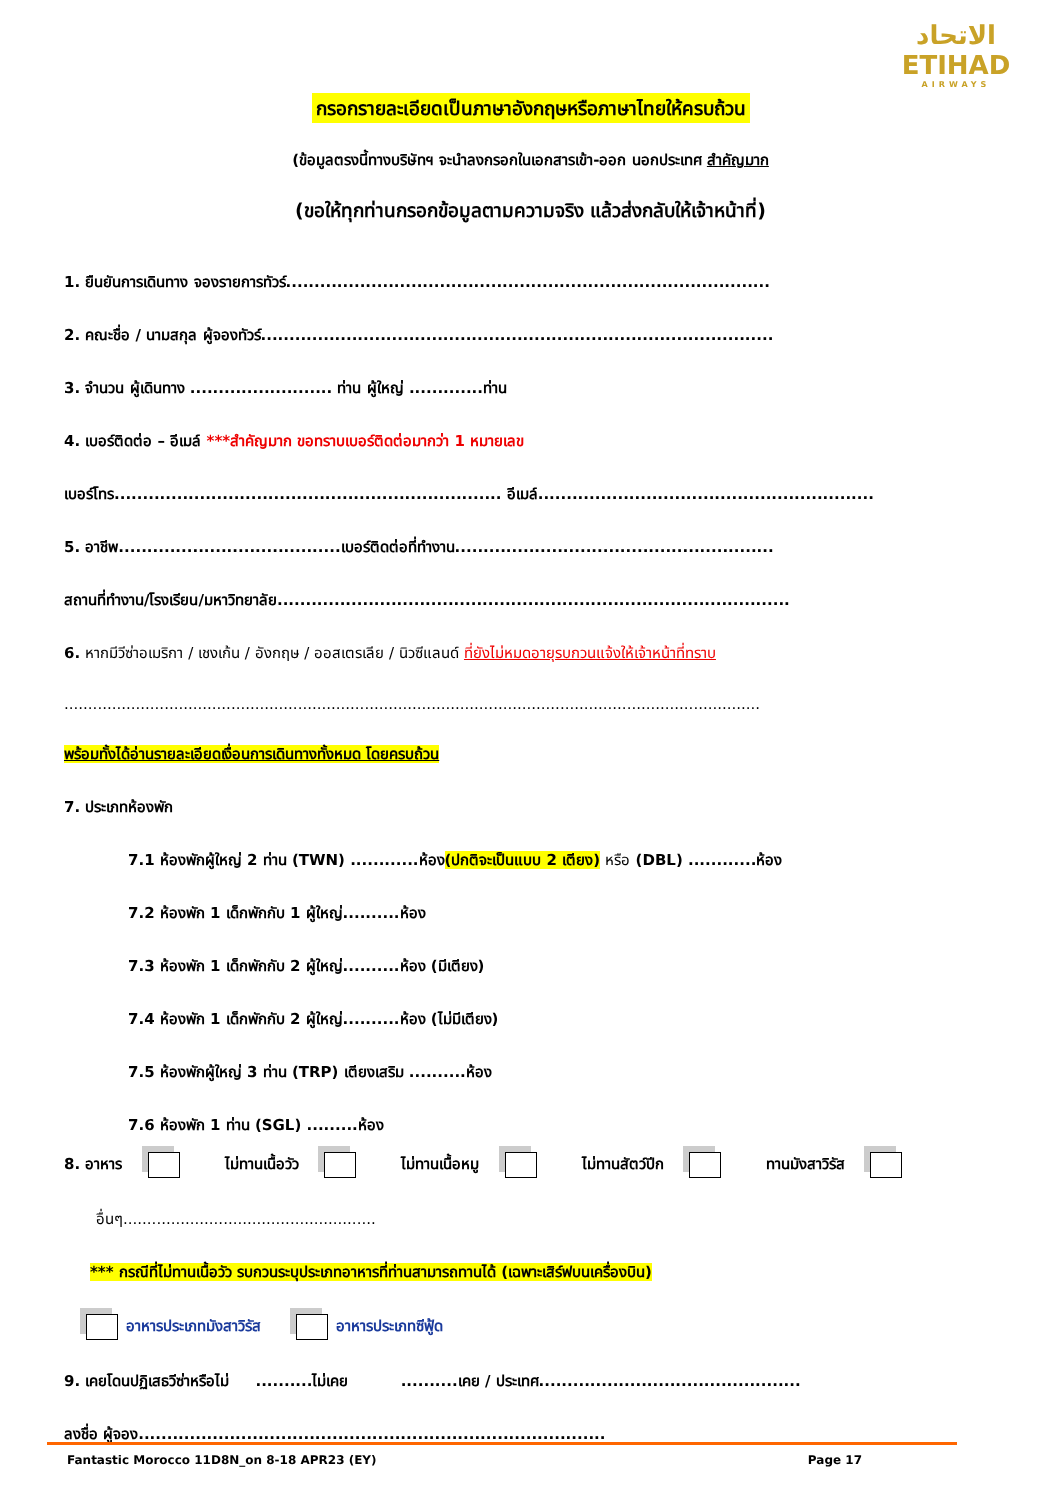الاتحاد
ETIHAD
AIRWAYS
กรอกรายละเอียดเป็นภาษาอังกฤษหรือภาษาไทยให้ครบถ้วน
(ข้อมูลตรงนี้ทางบริษัทฯ จะนำลงกรอกในเอกสารเข้า-ออก นอกประเทศ สำคัญมาก
(ขอให้ทุกท่านกรอกข้อมูลตามความจริง แล้วส่งกลับให้เจ้าหน้าที่)
1. ยืนยันการเดินทาง จองรายการทัวร์.....................................................................................
2. คณะชื่อ / นามสกุล ผู้จองทัวร์..........................................................................................
3. จำนวน ผู้เดินทาง ......................... ท่าน ผู้ใหญ่ .............ท่าน
4. เบอร์ติดต่อ – อีเมล์ ***สำคัญมาก ขอทราบเบอร์ติดต่อมากว่า 1 หมายเลข
เบอร์โทร.................................................................... อีเมล์...........................................................
5. อาชีพ.......................................เบอร์ติดต่อที่ทำงาน........................................................
สถานที่ทำงาน/โรงเรียน/มหาวิทยาลัย..........................................................................................
6. หากมีวีซ่าอเมริกา / เชงเก้น / อังกฤษ / ออสเตรเลีย / นิวซีแลนด์ ที่ยังไม่หมดอายุรบกวนแจ้งให้เจ้าหน้าที่ทราบ
..................................................................................................................................................
พร้อมทั้งได้อ่านรายละเอียดเงื่อนการเดินทางทั้งหมด โดยครบถ้วน
7. ประเภทห้องพัก
7.1 ห้องพักผู้ใหญ่ 2 ท่าน (TWN) ............ห้อง(ปกติจะเป็นแบบ 2 เตียง) หรือ (DBL) ............ห้อง
7.2 ห้องพัก 1 เด็กพักกับ 1 ผู้ใหญ่..........ห้อง
7.3 ห้องพัก 1 เด็กพักกับ 2 ผู้ใหญ่..........ห้อง (มีเตียง)
7.4 ห้องพัก 1 เด็กพักกับ 2 ผู้ใหญ่..........ห้อง (ไม่มีเตียง)
7.5 ห้องพักผู้ใหญ่ 3 ท่าน (TRP) เตียงเสริม ..........ห้อง
7.6 ห้องพัก 1 ท่าน (SGL) .........ห้อง
8. อาหาร ไม่ทานเนื้อวัว ไม่ทานเนื้อหมู ไม่ทานสัตว์ปีก ทานมังสาวิรัส
อื่นๆ.....................................................
*** กรณีที่ไม่ทานเนื้อวัว รบกวนระบุประเภทอาหารที่ท่านสามารถทานได้ (เฉพาะเสิร์ฟบนเครื่องบิน)
อาหารประเภทมังสาวิรัส อาหารประเภทซีฟู้ด
9. เคยโดนปฏิเสธวีซ่าหรือไม่ ..........ไม่เคย ..........เคย / ประเทศ..............................................
ลงชื่อ ผู้จอง..................................................................................
Fantastic Morocco 11D8N_on 8-18 APR23 (EY) Page 17